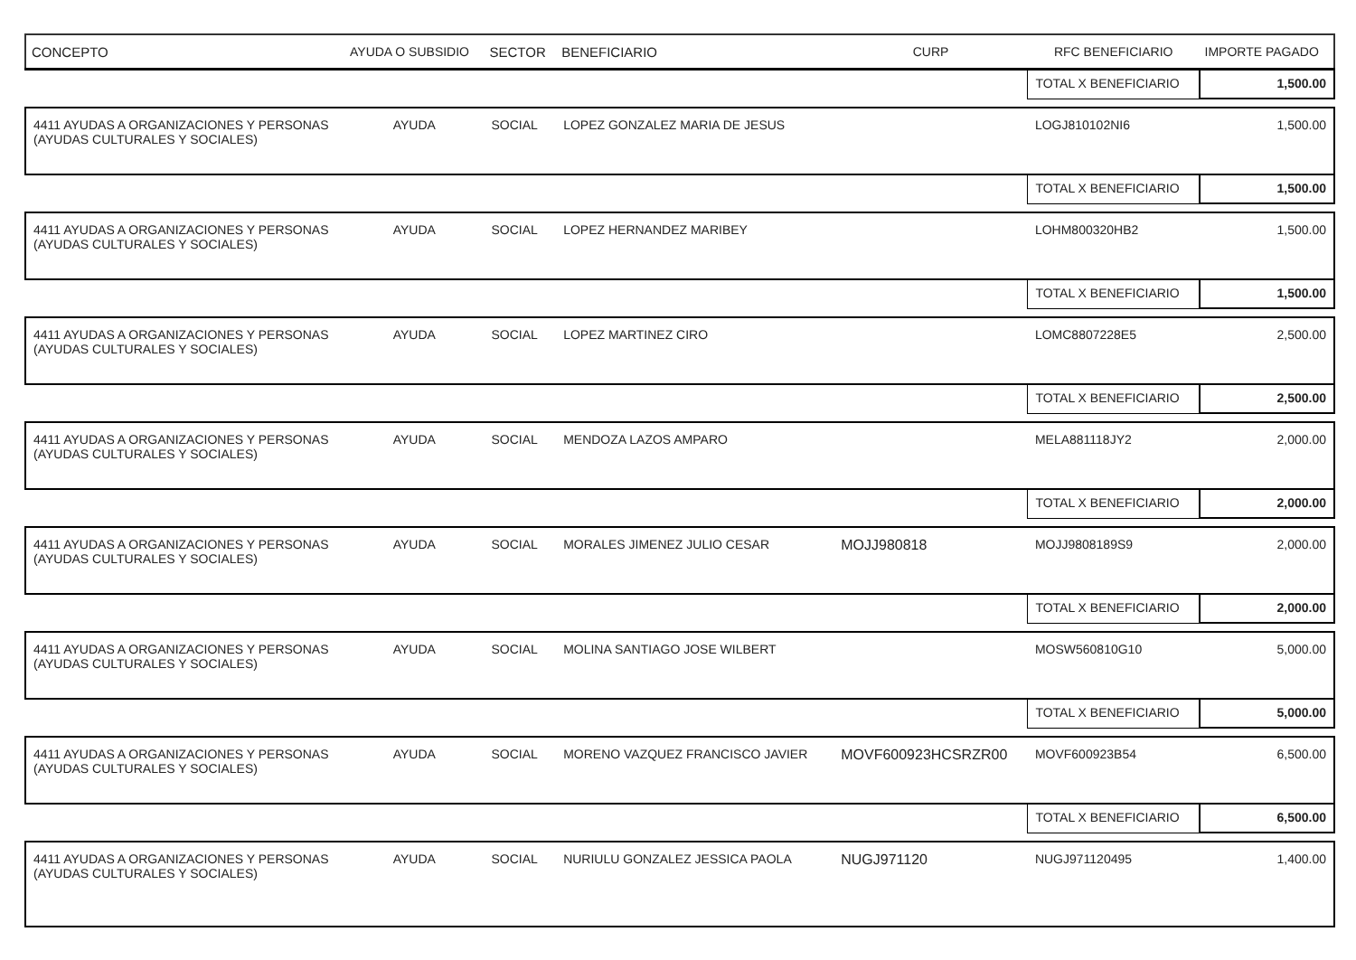| CONCEPTO | AYUDA O SUBSIDIO | SECTOR | BENEFICIARIO | CURP | RFC BENEFICIARIO | IMPORTE PAGADO |
| --- | --- | --- | --- | --- | --- | --- |
| | | | | | TOTAL X BENEFICIARIO | 1,500.00 |
| 4411 AYUDAS A ORGANIZACIONES Y PERSONAS (AYUDAS CULTURALES Y SOCIALES) | AYUDA | SOCIAL | LOPEZ GONZALEZ MARIA DE JESUS | | LOGJ810102NI6 | 1,500.00 |
| | | | | | TOTAL X BENEFICIARIO | 1,500.00 |
| 4411 AYUDAS A ORGANIZACIONES Y PERSONAS (AYUDAS CULTURALES Y SOCIALES) | AYUDA | SOCIAL | LOPEZ HERNANDEZ MARIBEY | | LOHM800320HB2 | 1,500.00 |
| | | | | | TOTAL X BENEFICIARIO | 1,500.00 |
| 4411 AYUDAS A ORGANIZACIONES Y PERSONAS (AYUDAS CULTURALES Y SOCIALES) | AYUDA | SOCIAL | LOPEZ MARTINEZ CIRO | | LOMC8807228E5 | 2,500.00 |
| | | | | | TOTAL X BENEFICIARIO | 2,500.00 |
| 4411 AYUDAS A ORGANIZACIONES Y PERSONAS (AYUDAS CULTURALES Y SOCIALES) | AYUDA | SOCIAL | MENDOZA LAZOS AMPARO | | MELA881118JY2 | 2,000.00 |
| | | | | | TOTAL X BENEFICIARIO | 2,000.00 |
| 4411 AYUDAS A ORGANIZACIONES Y PERSONAS (AYUDAS CULTURALES Y SOCIALES) | AYUDA | SOCIAL | MORALES JIMENEZ JULIO CESAR | MOJJ980818 | MOJJ9808189S9 | 2,000.00 |
| | | | | | TOTAL X BENEFICIARIO | 2,000.00 |
| 4411 AYUDAS A ORGANIZACIONES Y PERSONAS (AYUDAS CULTURALES Y SOCIALES) | AYUDA | SOCIAL | MOLINA SANTIAGO JOSE WILBERT | | MOSW560810G10 | 5,000.00 |
| | | | | | TOTAL X BENEFICIARIO | 5,000.00 |
| 4411 AYUDAS A ORGANIZACIONES Y PERSONAS (AYUDAS CULTURALES Y SOCIALES) | AYUDA | SOCIAL | MORENO VAZQUEZ FRANCISCO JAVIER | MOVF600923HCSRZR00 | MOVF600923B54 | 6,500.00 |
| | | | | | TOTAL X BENEFICIARIO | 6,500.00 |
| 4411 AYUDAS A ORGANIZACIONES Y PERSONAS (AYUDAS CULTURALES Y SOCIALES) | AYUDA | SOCIAL | NURIULU GONZALEZ JESSICA PAOLA | NUGJ971120 | NUGJ971120495 | 1,400.00 |